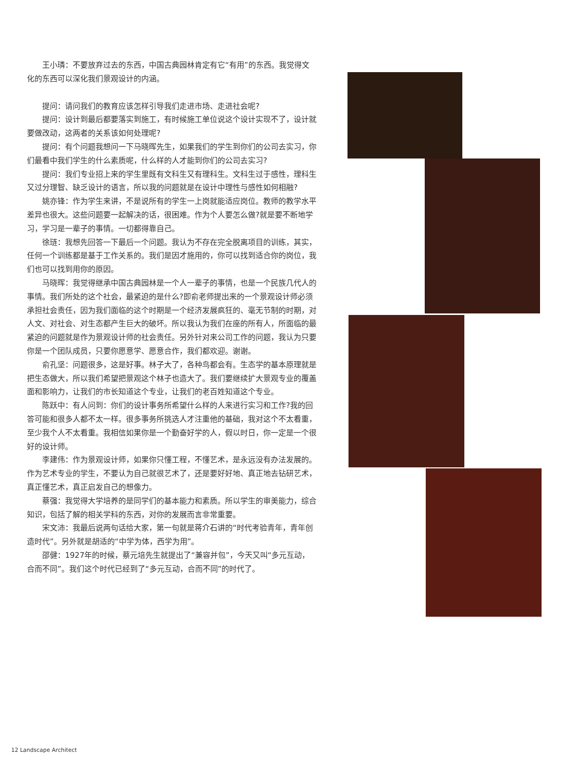王小璘：不要放弃过去的东西，中国古典园林肯定有它“有用”的东西。我觉得文化的东西可以深化我们景观设计的内涵。
提问：请问我们的教育应该怎样引导我们走进市场、走进社会呢?
提问：设计到最后都要落实到施工，有时候施工单位说这个设计实现不了，设计就要做改动，这两者的关系该如何处理呢?
提问：有个问题我想问一下马晓晖先生，如果我们的学生到你们的公司去实习，你们最看中我们学生的什么素质呢，什么样的人才能到你们的公司去实习?
提问：我们专业招上来的学生里既有文科生又有理科生。文科生过于感性，理科生又过分理智、缺乏设计的语言，所以我的问题就是在设计中理性与感性如何相融?
姚亦锋：作为学生来讲，不是说所有的学生一上岗就能适应岗位。教师的教学水平差异也很大。这些问题要一起解决的话，很困难。作为个人要怎么做?就是要不断地学习，学习是一辈子的事情。一切都得靠自己。
徐琏：我想先回答一下最后一个问题。我认为不存在完全脱离项目的训练，其实，任何一个训练都是基于工作关系的。我们是因才施用的，你可以找到适合你的岗位，我们也可以找到用你的原因。
马晓晖：我觉得继承中国古典园林是一个人一辈子的事情，也是一个民族几代人的事情。我们所处的这个社会，最紧迫的是什么?即俞老师提出来的一个景观设计师必须承担社会责任，因为我们面临的这个时期是一个经济发展疯狂的、毫无节制的时期，对人文、对社会、对生态都产生巨大的破坏。所以我认为我们在座的所有人，所面临的最紧迫的问题就是作为景观设计师的社会责任。另外针对来公司工作的问题，我认为只要你是一个团队成员，只要你愿意学、愿意合作，我们都欢迎。谢谢。
俞孔坚：问题很多，这是好事。林子大了，各种鸟都会有。生态学的基本原理就是把生态做大，所以我们希望把景观这个林子也造大了。我们要继续扩大景观专业的覆盖面和影响力，让我们的市长知道这个专业，让我们的老百姓知道这个专业。
陈跃中：有人问到：你们的设计事务所希望什么样的人来进行实习和工作?我的回答可能和很多人都不太一样。很多事务所挑选人才注重他的基础，我对这个不太看重，至少我个人不太看重。我相信如果你是一个勤奋好学的人，假以时日，你一定是一个很好的设计师。
李建伟：作为景观设计师，如果你只懂工程，不懂艺术，是永远没有办法发展的。作为艺术专业的学生，不要认为自己就很艺术了，还是要好好地、真正地去钻研艺术，真正懂艺术，真正启发自己的想像力。
蔡强：我觉得大学培养的是同学们的基本能力和素质。所以学生的审美能力，综合知识，包括了解的相关学科的东西，对你的发展而言非常重要。
宋文沛：我最后说两句话给大家，第一句就是蒋介石讲的“时代考验青年，青年创造时代”。另外就是胡适的“中学为体，西学为用”。
邵健：1927年的时候，蔡元培先生就提出了“兼容并包”，今天又叫“多元互动，合而不同”。我们这个时代已经到了“多元互动，合而不同”的时代了。
12 Landscape Architect